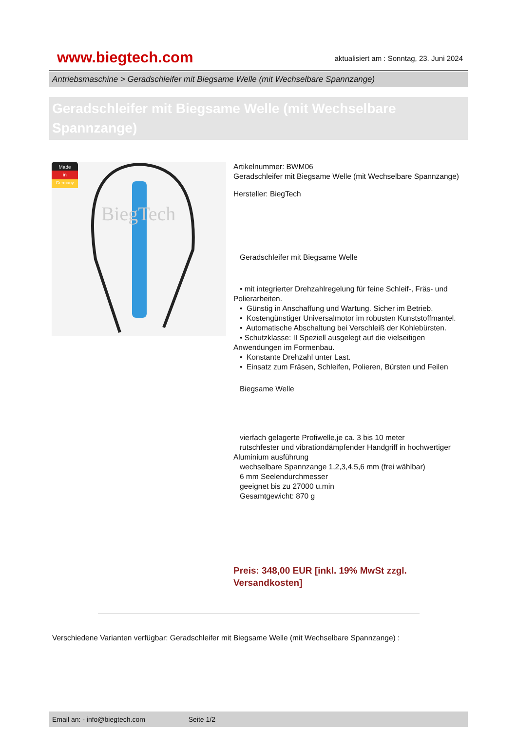www.biegtech.com
aktualisiert am : Sonntag, 23. Juni 2024
Antriebsmaschine > Geradschleifer mit Biegsame Welle (mit Wechselbare Spannzange)
Geradschleifer mit Biegsame Welle (mit Wechselbare Spannzange)
Made
in
Germany
BiegTech
Artikelnummer: BWM06
Geradschleifer mit Biegsame Welle (mit Wechselbare Spannzange)
Hersteller: BiegTech
Geradschleifer mit Biegsame Welle
• mit integrierter Drehzahlregelung für feine Schleif-, Fräs- und Polierarbeiten.
• Günstig in Anschaffung und Wartung. Sicher im Betrieb.
• Kostengünstiger Universalmotor im robusten Kunststoffmantel.
• Automatische Abschaltung bei Verschleiß der Kohlebürsten.
• Schutzklasse: II Speziell ausgelegt auf die vielseitigen Anwendungen im Formenbau.
• Konstante Drehzahl unter Last.
• Einsatz zum Fräsen, Schleifen, Polieren, Bürsten und Feilen
Biegsame Welle
vierfach gelagerte Profiwelle,je ca. 3 bis 10 meter
rutschfester und vibrationdämpfender Handgriff in hochwertiger Aluminium ausführung
wechselbare Spannzange 1,2,3,4,5,6 mm (frei wählbar)
6 mm Seelendurchmesser
geeignet bis zu 27000 u.min
Gesamtgewicht: 870 g
Preis: 348,00 EUR [inkl. 19% MwSt zzgl. Versandkosten]
Verschiedene Varianten verfügbar: Geradschleifer mit Biegsame Welle (mit Wechselbare Spannzange) :
Email an: - info@biegtech.com Seite 1/2